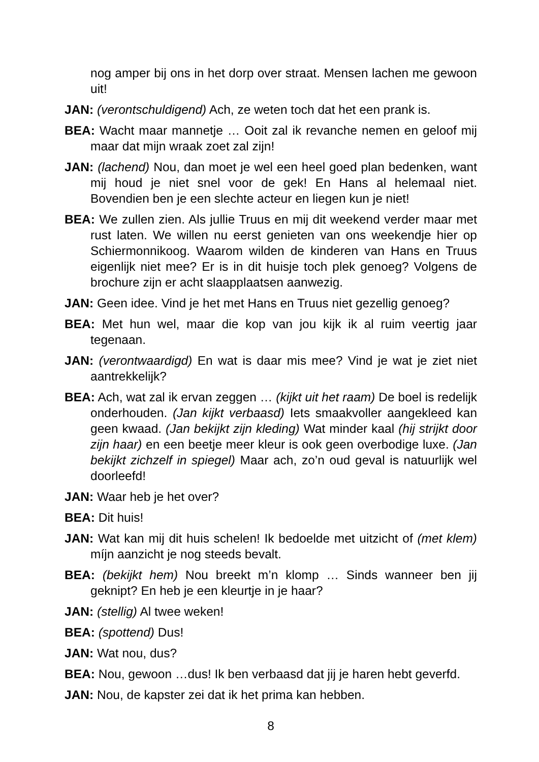nog amper bij ons in het dorp over straat. Mensen lachen me gewoon uit!
JAN: (verontschuldigend) Ach, ze weten toch dat het een prank is.
BEA: Wacht maar mannetje … Ooit zal ik revanche nemen en geloof mij maar dat mijn wraak zoet zal zijn!
JAN: (lachend) Nou, dan moet je wel een heel goed plan bedenken, want mij houd je niet snel voor de gek! En Hans al helemaal niet. Bovendien ben je een slechte acteur en liegen kun je niet!
BEA: We zullen zien. Als jullie Truus en mij dit weekend verder maar met rust laten. We willen nu eerst genieten van ons weekendje hier op Schiermonnikoog. Waarom wilden de kinderen van Hans en Truus eigenlijk niet mee? Er is in dit huisje toch plek genoeg? Volgens de brochure zijn er acht slaapplaatsen aanwezig.
JAN: Geen idee. Vind je het met Hans en Truus niet gezellig genoeg?
BEA: Met hun wel, maar die kop van jou kijk ik al ruim veertig jaar tegenaan.
JAN: (verontwaardigd) En wat is daar mis mee? Vind je wat je ziet niet aantrekkelijk?
BEA: Ach, wat zal ik ervan zeggen … (kijkt uit het raam) De boel is redelijk onderhouden. (Jan kijkt verbaasd) Iets smaakvoller aangekleed kan geen kwaad. (Jan bekijkt zijn kleding) Wat minder kaal (hij strijkt door zijn haar) en een beetje meer kleur is ook geen overbodige luxe. (Jan bekijkt zichzelf in spiegel) Maar ach, zo’n oud geval is natuurlijk wel doorleefd!
JAN: Waar heb je het over?
BEA: Dit huis!
JAN: Wat kan mij dit huis schelen! Ik bedoelde met uitzicht of (met klem) míjn aanzicht je nog steeds bevalt.
BEA: (bekijkt hem) Nou breekt m’n klomp … Sinds wanneer ben jij geknipt? En heb je een kleurtje in je haar?
JAN: (stellig) Al twee weken!
BEA: (spottend) Dus!
JAN: Wat nou, dus?
BEA: Nou, gewoon …dus! Ik ben verbaasd dat jij je haren hebt geverfd.
JAN: Nou, de kapster zei dat ik het prima kan hebben.
8